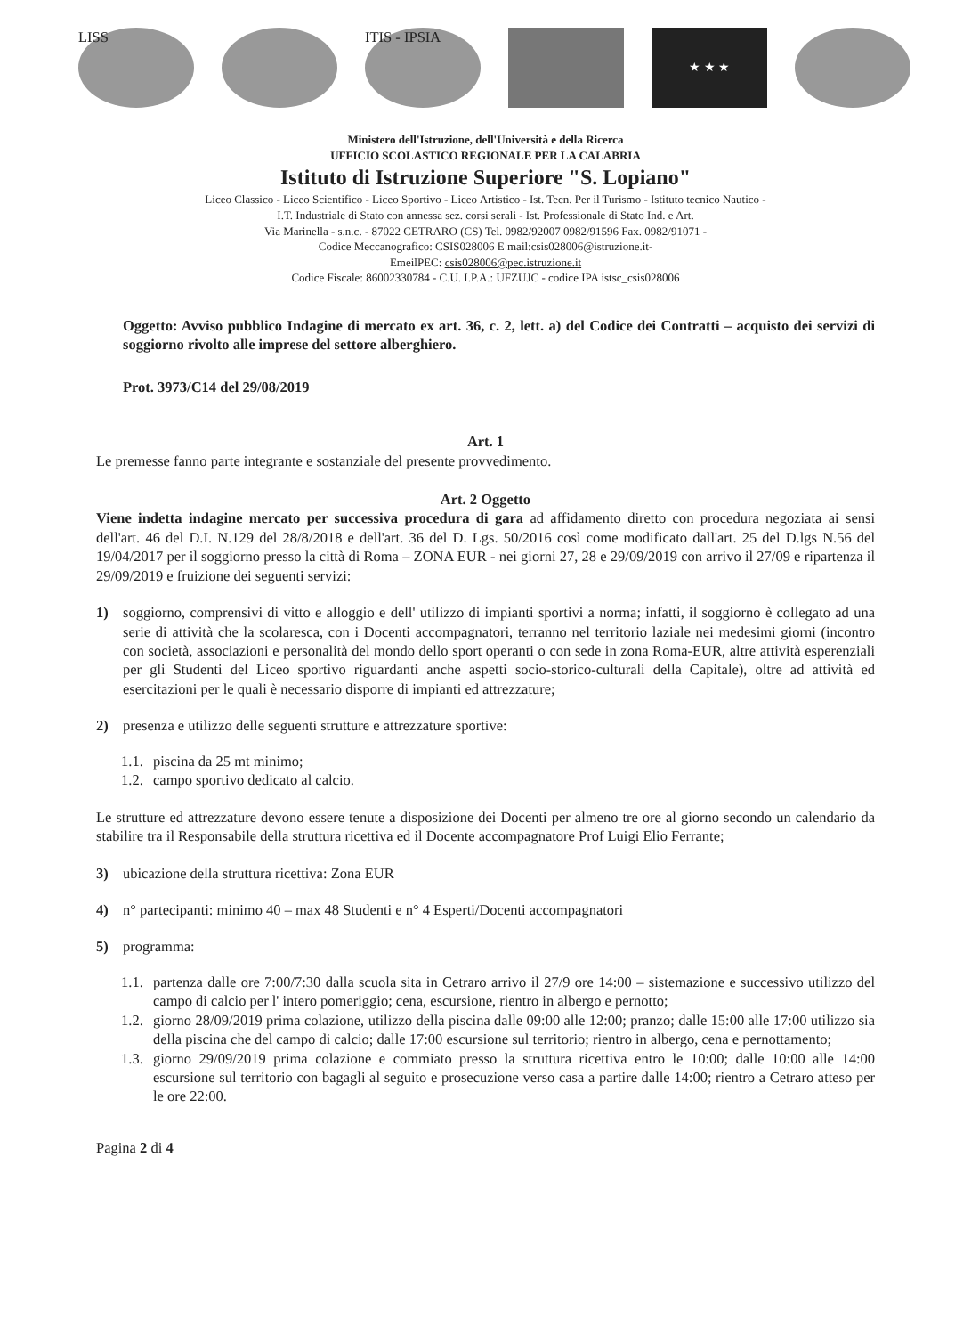LISS ITIS - IPSIA
★ ★ ★
Ministero dell'Istruzione, dell'Università e della Ricerca
UFFICIO SCOLASTICO REGIONALE PER LA CALABRIA
Istituto di Istruzione Superiore "S. Lopiano"
Liceo Classico - Liceo Scientifico - Liceo Sportivo - Liceo Artistico - Ist. Tecn. Per il Turismo - Istituto tecnico Nautico -
I.T. Industriale di Stato con annessa sez. corsi serali - Ist. Professionale di Stato Ind. e Art.
Via Marinella - s.n.c. - 87022 CETRARO (CS) Tel. 0982/92007 0982/91596 Fax. 0982/91071 -
Codice Meccanografico: CSIS028006 E mail:csis028006@istruzione.it-
EmeilPEC: csis028006@pec.istruzione.it
Codice Fiscale: 86002330784 - C.U. I.P.A.: UFZUJC - codice IPA istsc_csis028006
Oggetto: Avviso pubblico Indagine di mercato ex art. 36, c. 2, lett. a) del Codice dei Contratti – acquisto dei servizi di soggiorno rivolto alle imprese del settore alberghiero.
Prot. 3973/C14 del 29/08/2019
Art. 1
Le premesse fanno parte integrante e sostanziale del presente provvedimento.
Art. 2 Oggetto
Viene indetta indagine mercato per successiva procedura di gara ad affidamento diretto con procedura negoziata ai sensi dell'art. 46 del D.I. N.129 del 28/8/2018 e dell'art. 36 del D. Lgs. 50/2016 così come modificato dall'art. 25 del D.lgs N.56 del 19/04/2017 per il soggiorno presso la città di Roma – ZONA EUR - nei giorni 27, 28 e 29/09/2019 con arrivo il 27/09 e ripartenza il 29/09/2019 e fruizione dei seguenti servizi:
1) soggiorno, comprensivi di vitto e alloggio e dell' utilizzo di impianti sportivi a norma; infatti, il soggiorno è collegato ad una serie di attività che la scolaresca, con i Docenti accompagnatori, terranno nel territorio laziale nei medesimi giorni (incontro con società, associazioni e personalità del mondo dello sport operanti o con sede in zona Roma-EUR, altre attività esperenziali per gli Studenti del Liceo sportivo riguardanti anche aspetti socio-storico-culturali della Capitale), oltre ad attività ed esercitazioni per le quali è necessario disporre di impianti ed attrezzature;
2) presenza e utilizzo delle seguenti strutture e attrezzature sportive:
1.1.
piscina da 25 mt minimo;
1.2.
campo sportivo dedicato al calcio.
Le strutture ed attrezzature devono essere tenute a disposizione dei Docenti per almeno tre ore al giorno secondo un calendario da stabilire tra il Responsabile della struttura ricettiva ed il Docente accompagnatore Prof Luigi Elio Ferrante;
3) ubicazione della struttura ricettiva: Zona EUR
4) n° partecipanti: minimo 40 – max 48 Studenti e n° 4 Esperti/Docenti accompagnatori
5) programma:
1.1.
partenza dalle ore 7:00/7:30 dalla scuola sita in Cetraro arrivo il 27/9 ore 14:00 – sistemazione e successivo utilizzo del campo di calcio per l' intero pomeriggio; cena, escursione, rientro in albergo e pernotto;
1.2.
giorno 28/09/2019 prima colazione, utilizzo della piscina dalle 09:00 alle 12:00; pranzo; dalle 15:00 alle 17:00 utilizzo sia della piscina che del campo di calcio; dalle 17:00 escursione sul territorio; rientro in albergo, cena e pernottamento;
1.3.
giorno 29/09/2019 prima colazione e commiato presso la struttura ricettiva entro le 10:00; dalle 10:00 alle 14:00 escursione sul territorio con bagagli al seguito e prosecuzione verso casa a partire dalle 14:00; rientro a Cetraro atteso per le ore 22:00.
Pagina 2 di 4